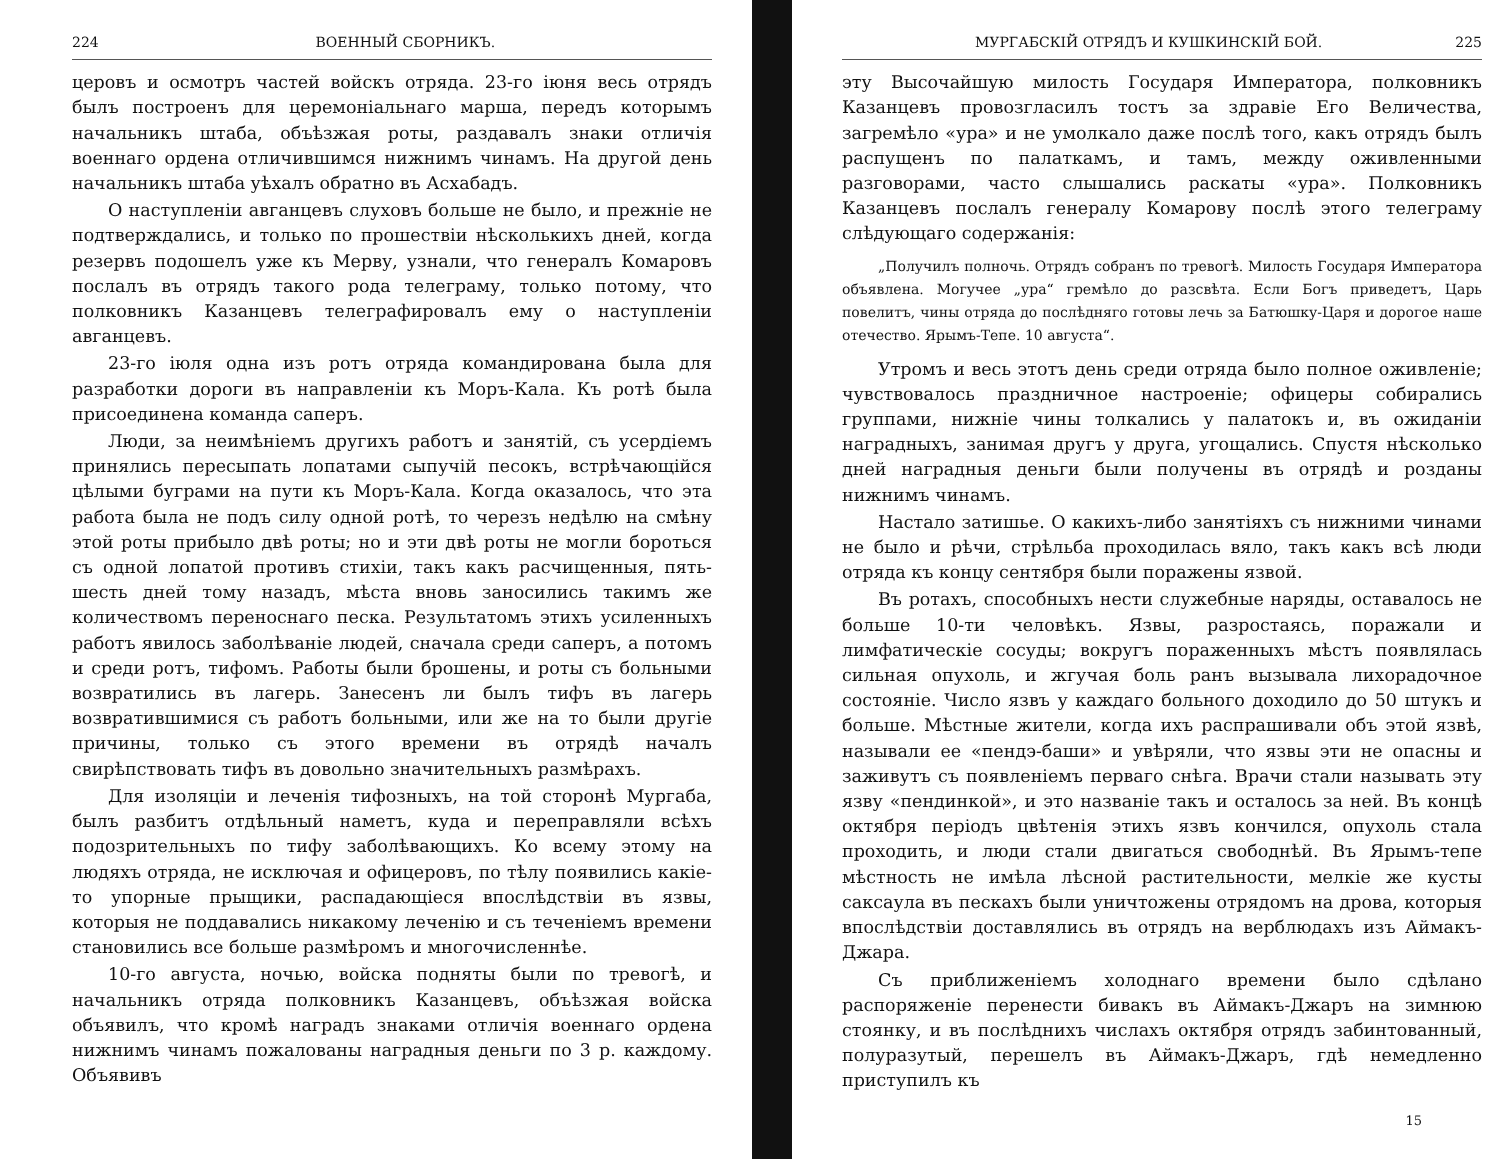224 ВОЕННЫЙ СБОРНИКЪ.
церовъ и осмотръ частей войскъ отряда. 23-го іюня весь отрядъ былъ построенъ для церемоніальнаго марша, передъ которымъ начальникъ штаба, объѣзжая роты, раздавалъ знаки отличія военнаго ордена отличившимся нижнимъ чинамъ. На другой день начальникъ штаба уѣхалъ обратно въ Асхабадъ.
О наступленіи авганцевъ слуховъ больше не было, и прежніе не подтверждались, и только по прошествіи нѣсколькихъ дней, когда резервъ подошелъ уже къ Мерву, узнали, что генералъ Комаровъ послалъ въ отрядъ такого рода телеграму, только потому, что полковникъ Казанцевъ телеграфировалъ ему о наступленіи авганцевъ.
23-го іюля одна изъ ротъ отряда командирована была для разработки дороги въ направленіи къ Моръ-Кала. Къ ротѣ была присоединена команда саперъ.
Люди, за неимѣніемъ другихъ работъ и занятій, съ усердіемъ принялись пересыпать лопатами сыпучій песокъ, встрѣчающійся цѣлыми буграми на пути къ Моръ-Кала. Когда оказалось, что эта работа была не подъ силу одной ротѣ, то черезъ недѣлю на смѣну этой роты прибыло двѣ роты; но и эти двѣ роты не могли бороться съ одной лопатой противъ стихіи, такъ какъ расчищенныя, пять-шесть дней тому назадъ, мѣста вновь заносились такимъ же количествомъ переноснаго песка. Результатомъ этихъ усиленныхъ работъ явилось заболѣваніе людей, сначала среди саперъ, а потомъ и среди ротъ, тифомъ. Работы были брошены, и роты съ больными возвратились въ лагерь. Занесенъ ли былъ тифъ въ лагерь возвратившимися съ работъ больными, или же на то были другіе причины, только съ этого времени въ отрядѣ началъ свирѣпствовать тифъ въ довольно значительныхъ размѣрахъ.
Для изоляціи и леченія тифозныхъ, на той сторонѣ Мургаба, былъ разбитъ отдѣльный наметъ, куда и переправляли всѣхъ подозрительныхъ по тифу заболѣвающихъ. Ко всему этому на людяхъ отряда, не исключая и офицеровъ, по тѣлу появились какіе-то упорные прыщики, распадающіеся впослѣдствіи въ язвы, которыя не поддавались никакому леченію и съ теченіемъ времени становились все больше размѣромъ и многочисленнѣе.
10-го августа, ночью, войска подняты были по тревогѣ, и начальникъ отряда полковникъ Казанцевъ, объѣзжая войска объявилъ, что кромѣ наградъ знаками отличія военнаго ордена нижнимъ чинамъ пожалованы наградныя деньги по 3 р. каждому. Объявивъ
МУРГАБСКІЙ ОТРЯДЪ И КУШКИНСКІЙ БОЙ. 225
эту Высочайшую милость Государя Императора, полковникъ Казанцевъ провозгласилъ тостъ за здравіе Его Величества, загремѣло «ура» и не умолкало даже послѣ того, какъ отрядъ былъ распущенъ по палаткамъ, и тамъ, между оживленными разговорами, часто слышались раскаты «ура». Полковникъ Казанцевъ послалъ генералу Комарову послѣ этого телеграму слѣдующаго содержанія:
„Получилъ полночь. Отрядъ собранъ по тревогѣ. Милость Государя Императора объявлена. Могучее „ура“ гремѣло до разсвѣта. Если Богъ приведетъ, Царь повелитъ, чины отряда до послѣдняго готовы лечь за Батюшку-Царя и дорогое наше отечество. Ярымъ-Тепе. 10 августа“.
Утромъ и весь этотъ день среди отряда было полное оживленіе; чувствовалось праздничное настроеніе; офицеры собирались группами, нижніе чины толкались у палатокъ и, въ ожиданіи наградныхъ, занимая другъ у друга, угощались. Спустя нѣсколько дней наградныя деньги были получены въ отрядѣ и розданы нижнимъ чинамъ.
Настало затишье. О какихъ-либо занятіяхъ съ нижними чинами не было и рѣчи, стрѣльба проходилась вяло, такъ какъ всѣ люди отряда къ концу сентября были поражены язвой.
Въ ротахъ, способныхъ нести служебные наряды, оставалось не больше 10-ти человѣкъ. Язвы, разростаясь, поражали и лимфатическіе сосуды; вокругъ пораженныхъ мѣстъ появлялась сильная опухоль, и жгучая боль ранъ вызывала лихорадочное состояніе. Число язвъ у каждаго больного доходило до 50 штукъ и больше. Мѣстные жители, когда ихъ распрашивали объ этой язвѣ, называли ее «пендэ-баши» и увѣряли, что язвы эти не опасны и заживутъ съ появленіемъ перваго снѣга. Врачи стали называть эту язву «пендинкой», и это названіе такъ и осталось за ней. Въ концѣ октября періодъ цвѣтенія этихъ язвъ кончился, опухоль стала проходить, и люди стали двигаться свободнѣй. Въ Ярымъ-тепе мѣстность не имѣла лѣсной растительности, мелкіе же кусты саксаула въ пескахъ были уничтожены отрядомъ на дрова, которыя впослѣдствіи доставлялись въ отрядъ на верблюдахъ изъ Аймакъ-Джара.
Съ приближеніемъ холоднаго времени было сдѣлано распоряженіе перенести бивакъ въ Аймакъ-Джаръ на зимнюю стоянку, и въ послѣднихъ числахъ октября отрядъ забинтованный, полуразутый, перешелъ въ Аймакъ-Джаръ, гдѣ немедленно приступилъ къ
15